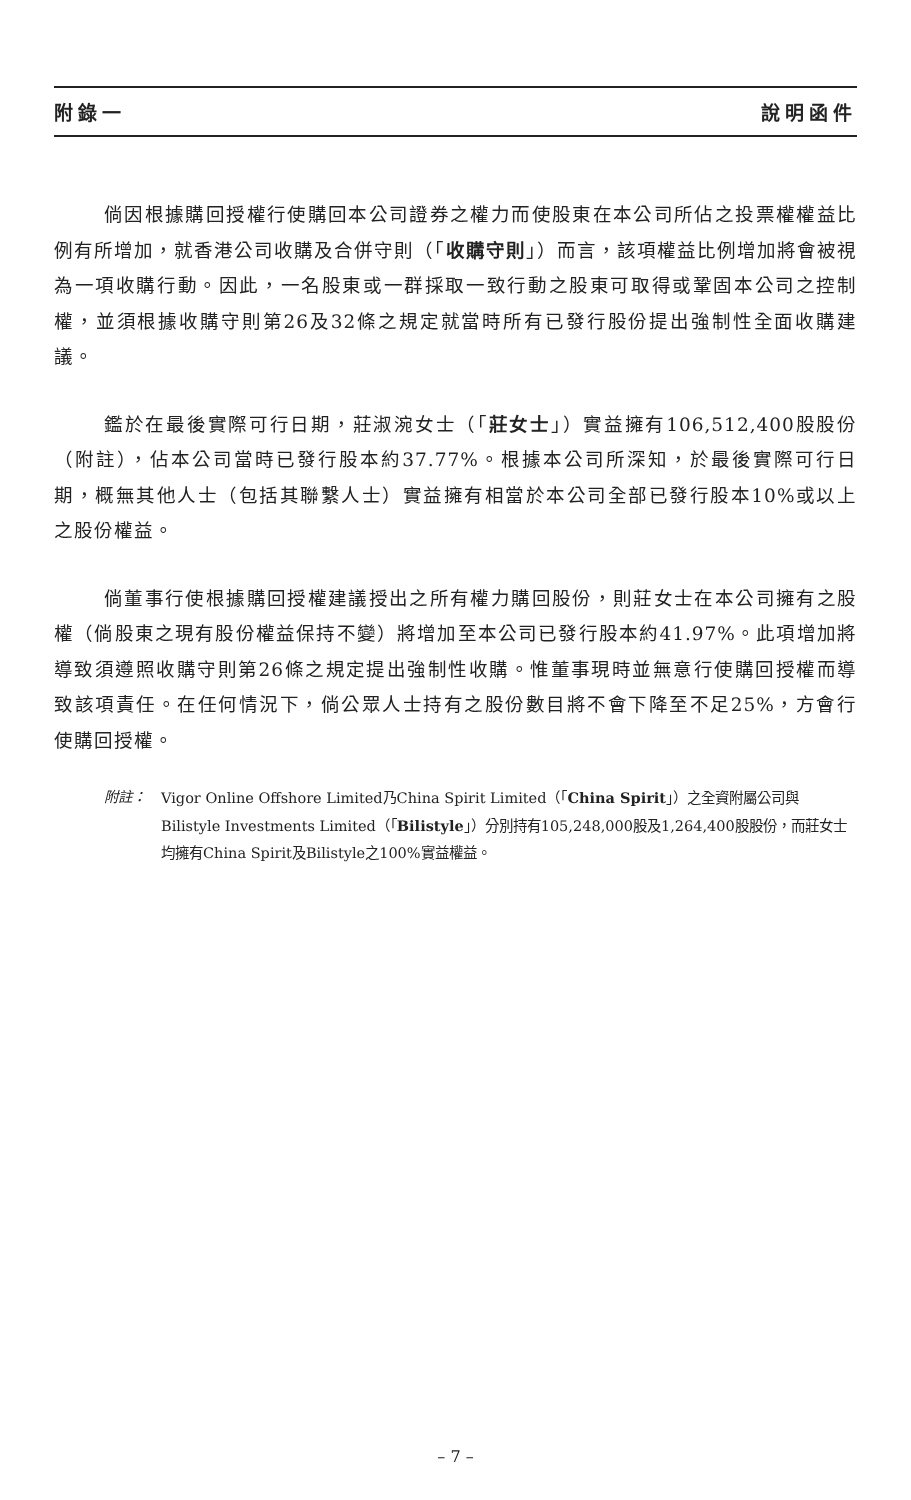附錄一 說明函件
倘因根據購回授權行使購回本公司證券之權力而使股東在本公司所佔之投票權權益比例有所增加，就香港公司收購及合併守則（「收購守則」）而言，該項權益比例增加將會被視為一項收購行動。因此，一名股東或一群採取一致行動之股東可取得或鞏固本公司之控制權，並須根據收購守則第26及32條之規定就當時所有已發行股份提出強制性全面收購建議。
鑑於在最後實際可行日期，莊淑涴女士（「莊女士」）實益擁有106,512,400股股份（附註），佔本公司當時已發行股本約37.77%。根據本公司所深知，於最後實際可行日期，概無其他人士（包括其聯繫人士）實益擁有相當於本公司全部已發行股本10%或以上之股份權益。
倘董事行使根據購回授權建議授出之所有權力購回股份，則莊女士在本公司擁有之股權（倘股東之現有股份權益保持不變）將增加至本公司已發行股本約41.97%。此項增加將導致須遵照收購守則第26條之規定提出強制性收購。惟董事現時並無意行使購回授權而導致該項責任。在任何情況下，倘公眾人士持有之股份數目將不會下降至不足25%，方會行使購回授權。
附註： Vigor Online Offshore Limited乃China Spirit Limited（「China Spirit」）之全資附屬公司與Bilistyle Investments Limited（「Bilistyle」）分別持有105,248,000股及1,264,400股股份，而莊女士均擁有China Spirit及Bilistyle之100%實益權益。
– 7 –